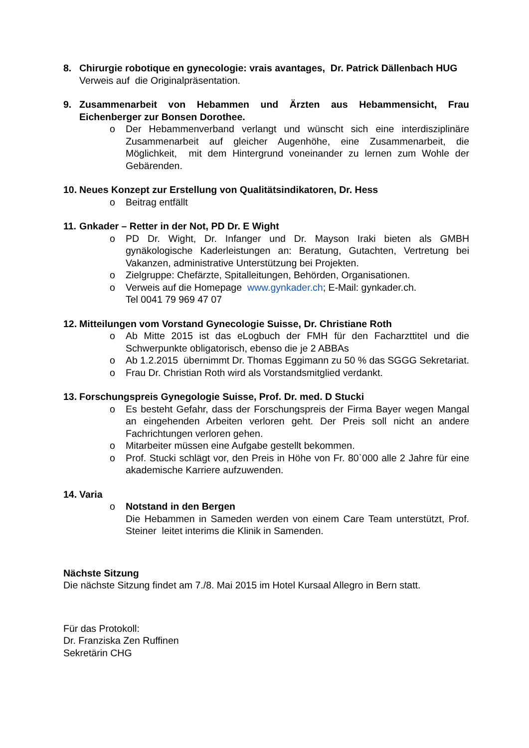8. Chirurgie robotique en gynecologie: vrais avantages, Dr. Patrick Dällenbach HUG
Verweis auf die Originalpräsentation.
9. Zusammenarbeit von Hebammen und Ärzten aus Hebammensicht, Frau Eichenberger zur Bonsen Dorothee.
o Der Hebammenverband verlangt und wünscht sich eine interdisziplinäre Zusammenarbeit auf gleicher Augenhöhe, eine Zusammenarbeit, die Möglichkeit, mit dem Hintergrund voneinander zu lernen zum Wohle der Gebärenden.
10. Neues Konzept zur Erstellung von Qualitätsindikatoren, Dr. Hess
o Beitrag entfällt
11. Gnkader – Retter in der Not, PD Dr. E Wight
o PD Dr. Wight, Dr. Infanger und Dr. Mayson Iraki bieten als GMBH gynäkologische Kaderleistungen an: Beratung, Gutachten, Vertretung bei Vakanzen, administrative Unterstützung bei Projekten.
o Zielgruppe: Chefärzte, Spitalleitungen, Behörden, Organisationen.
o Verweis auf die Homepage www.gynkader.ch; E-Mail: gynkader.ch.
Tel 0041 79 969 47 07
12. Mitteilungen vom Vorstand Gynecologie Suisse, Dr. Christiane Roth
o Ab Mitte 2015 ist das eLogbuch der FMH für den Facharzttitel und die Schwerpunkte obligatorisch, ebenso die je 2 ABBAs
o Ab 1.2.2015 übernimmt Dr. Thomas Eggimann zu 50 % das SGGG Sekretariat.
o Frau Dr. Christian Roth wird als Vorstandsmitglied verdankt.
13. Forschungspreis Gynegologie Suisse, Prof. Dr. med. D Stucki
o Es besteht Gefahr, dass der Forschungspreis der Firma Bayer wegen Mangal an eingehenden Arbeiten verloren geht. Der Preis soll nicht an andere Fachrichtungen verloren gehen.
o Mitarbeiter müssen eine Aufgabe gestellt bekommen.
o Prof. Stucki schlägt vor, den Preis in Höhe von Fr. 80`000 alle 2 Jahre für eine akademische Karriere aufzuwenden.
14. Varia
o Notstand in den Bergen
Die Hebammen in Sameden werden von einem Care Team unterstützt, Prof. Steiner leitet interims die Klinik in Samenden.
Nächste Sitzung
Die nächste Sitzung findet am 7./8. Mai 2015 im Hotel Kursaal Allegro in Bern statt.
Für das Protokoll:
Dr. Franziska Zen Ruffinen
Sekretärin CHG